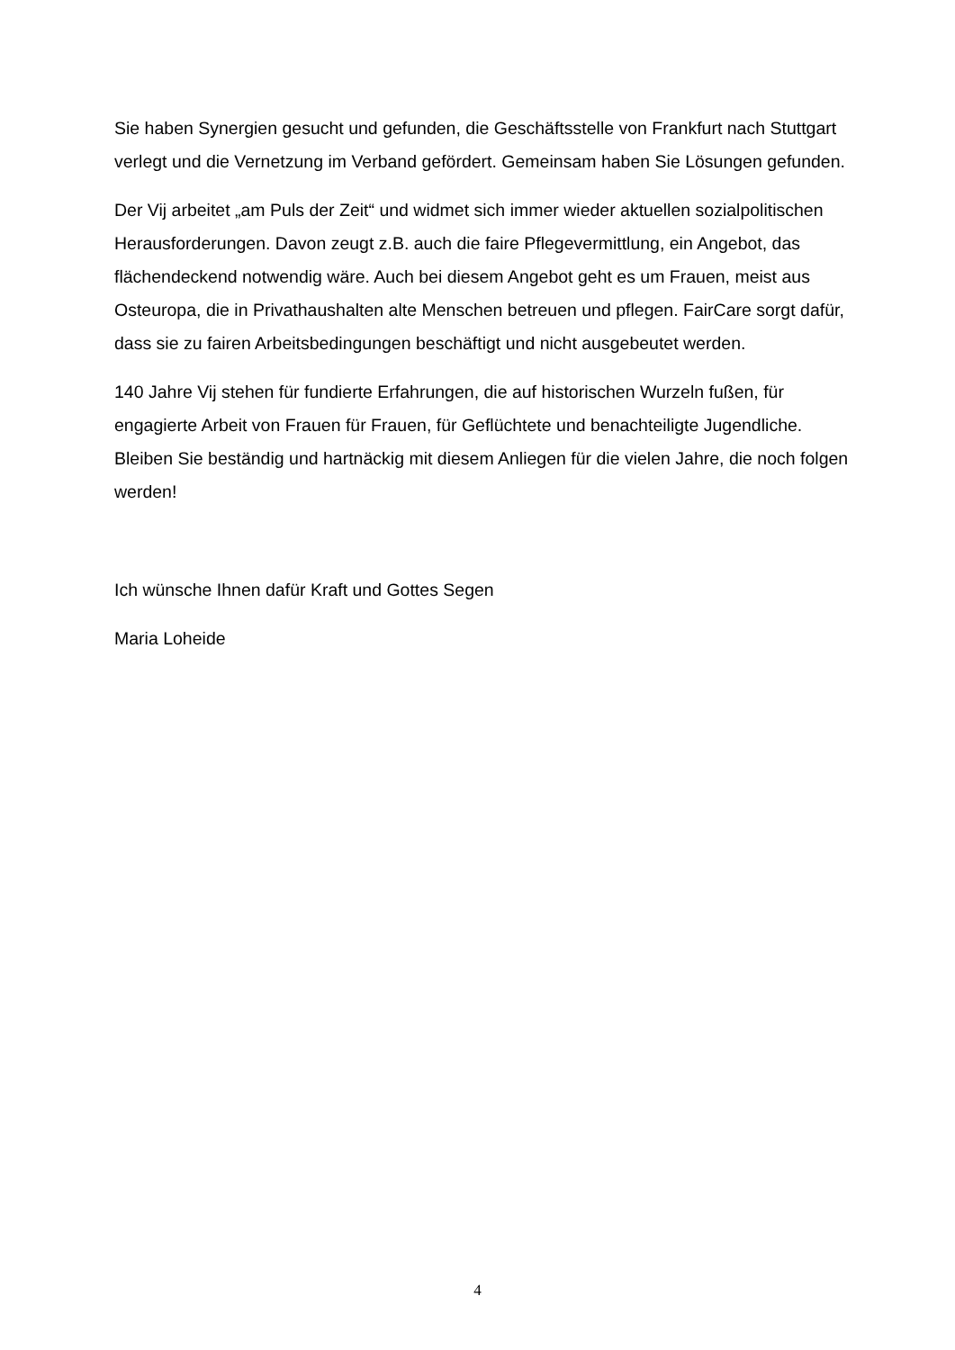Sie haben Synergien gesucht und gefunden, die Geschäftsstelle von Frankfurt nach Stuttgart verlegt und die Vernetzung im Verband gefördert. Gemeinsam haben Sie Lösungen gefunden.
Der Vij arbeitet „am Puls der Zeit“ und widmet sich immer wieder aktuellen sozialpolitischen Herausforderungen. Davon zeugt z.B. auch die faire Pflegevermittlung, ein Angebot, das flächendeckend notwendig wäre. Auch bei diesem Angebot geht es um Frauen, meist aus Osteuropa, die in Privathaushalten alte Menschen betreuen und pflegen. FairCare sorgt dafür, dass sie zu fairen Arbeitsbedingungen beschäftigt und nicht ausgebeutet werden.
140 Jahre Vij stehen für fundierte Erfahrungen, die auf historischen Wurzeln fußen, für engagierte Arbeit von Frauen für Frauen, für Geflüchtete und benachteiligte Jugendliche. Bleiben Sie beständig und hartnäckig mit diesem Anliegen für die vielen Jahre, die noch folgen werden!
Ich wünsche Ihnen dafür Kraft und Gottes Segen
Maria Loheide
4